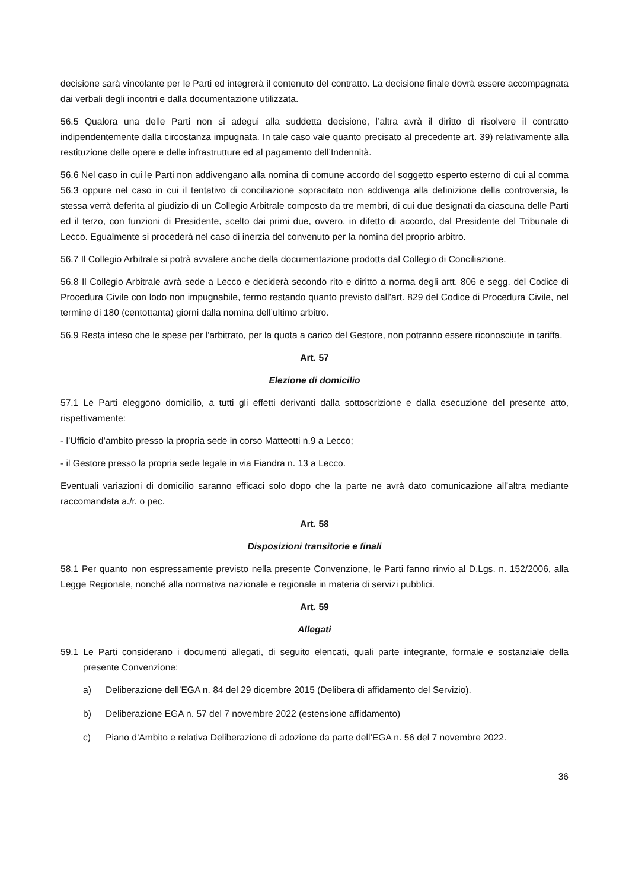decisione sarà vincolante per le Parti ed integrerà il contenuto del contratto. La decisione finale dovrà essere accompagnata dai verbali degli incontri e dalla documentazione utilizzata.
56.5 Qualora una delle Parti non si adegui alla suddetta decisione, l’altra avrà il diritto di risolvere il contratto indipendentemente dalla circostanza impugnata. In tale caso vale quanto precisato al precedente art. 39) relativamente alla restituzione delle opere e delle infrastrutture ed al pagamento dell’Indennità.
56.6 Nel caso in cui le Parti non addivengano alla nomina di comune accordo del soggetto esperto esterno di cui al comma 56.3 oppure nel caso in cui il tentativo di conciliazione sopracitato non addivenga alla definizione della controversia, la stessa verrà deferita al giudizio di un Collegio Arbitrale composto da tre membri, di cui due designati da ciascuna delle Parti ed il terzo, con funzioni di Presidente, scelto dai primi due, ovvero, in difetto di accordo, dal Presidente del Tribunale di Lecco. Egualmente si procederà nel caso di inerzia del convenuto per la nomina del proprio arbitro.
56.7 Il Collegio Arbitrale si potrà avvalere anche della documentazione prodotta dal Collegio di Conciliazione.
56.8 Il Collegio Arbitrale avrà sede a Lecco e deciderà secondo rito e diritto a norma degli artt. 806 e segg. del Codice di Procedura Civile con lodo non impugnabile, fermo restando quanto previsto dall’art. 829 del Codice di Procedura Civile, nel termine di 180 (centottanta) giorni dalla nomina dell’ultimo arbitro.
56.9 Resta inteso che le spese per l’arbitrato, per la quota a carico del Gestore, non potranno essere riconosciute in tariffa.
Art. 57
Elezione di domicilio
57.1 Le Parti eleggono domicilio, a tutti gli effetti derivanti dalla sottoscrizione e dalla esecuzione del presente atto, rispettivamente:
- l’Ufficio d’ambito presso la propria sede in corso Matteotti n.9 a Lecco;
- il Gestore presso la propria sede legale in via Fiandra n. 13 a Lecco.
Eventuali variazioni di domicilio saranno efficaci solo dopo che la parte ne avrà dato comunicazione all’altra mediante raccomandata a./r. o pec.
Art. 58
Disposizioni transitorie e finali
58.1 Per quanto non espressamente previsto nella presente Convenzione, le Parti fanno rinvio al D.Lgs. n. 152/2006, alla Legge Regionale, nonché alla normativa nazionale e regionale in materia di servizi pubblici.
Art. 59
Allegati
59.1 Le Parti considerano i documenti allegati, di seguito elencati, quali parte integrante, formale e sostanziale della presente Convenzione:
a) Deliberazione dell’EGA n. 84 del 29 dicembre 2015 (Delibera di affidamento del Servizio).
b) Deliberazione EGA n. 57 del 7 novembre 2022 (estensione affidamento)
c) Piano d’Ambito e relativa Deliberazione di adozione da parte dell’EGA n. 56 del 7 novembre 2022.
36